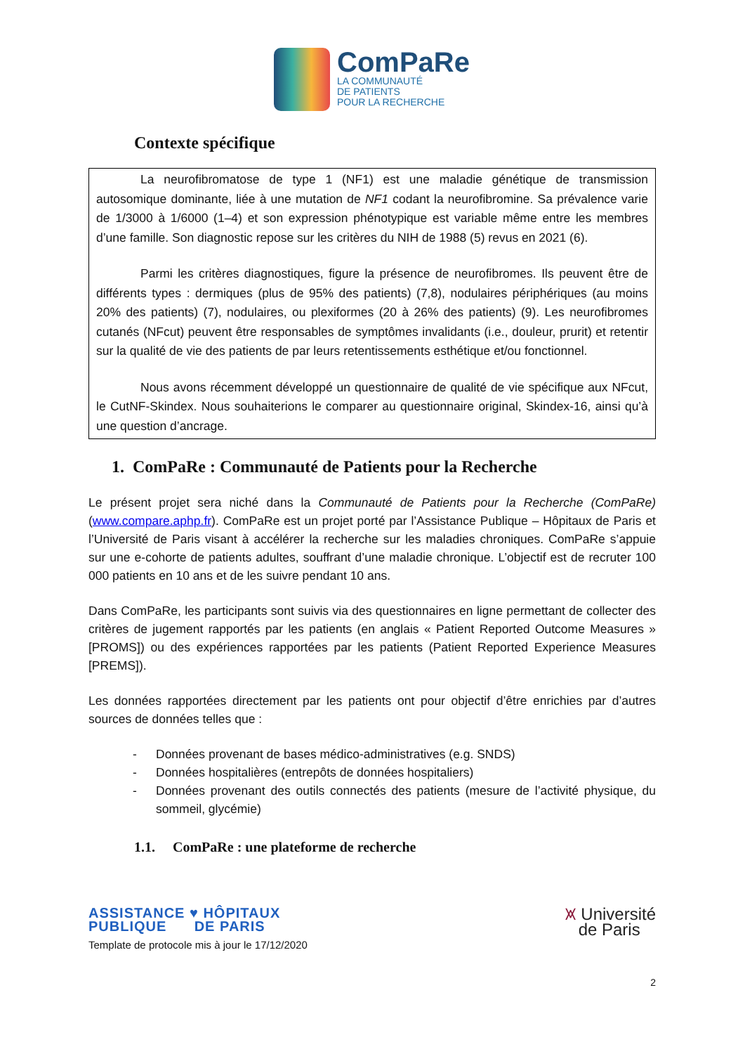ComPaRe
LA COMMUNAUTÉ
DE PATIENTS
POUR LA RECHERCHE
Contexte spécifique
La neurofibromatose de type 1 (NF1) est une maladie génétique de transmission autosomique dominante, liée à une mutation de NF1 codant la neurofibromine. Sa prévalence varie de 1/3000 à 1/6000 (1–4) et son expression phénotypique est variable même entre les membres d’une famille. Son diagnostic repose sur les critères du NIH de 1988 (5) revus en 2021 (6).
Parmi les critères diagnostiques, figure la présence de neurofibromes. Ils peuvent être de différents types : dermiques (plus de 95% des patients) (7,8), nodulaires périphériques (au moins 20% des patients) (7), nodulaires, ou plexiformes (20 à 26% des patients) (9). Les neurofibromes cutanés (NFcut) peuvent être responsables de symptômes invalidants (i.e., douleur, prurit) et retentir sur la qualité de vie des patients de par leurs retentissements esthétique et/ou fonctionnel.
Nous avons récemment développé un questionnaire de qualité de vie spécifique aux NFcut, le CutNF-Skindex. Nous souhaiterions le comparer au questionnaire original, Skindex-16, ainsi qu’à une question d’ancrage.
1. ComPaRe : Communauté de Patients pour la Recherche
Le présent projet sera niché dans la Communauté de Patients pour la Recherche (ComPaRe) (www.compare.aphp.fr). ComPaRe est un projet porté par l’Assistance Publique – Hôpitaux de Paris et l’Université de Paris visant à accélérer la recherche sur les maladies chroniques. ComPaRe s’appuie sur une e-cohorte de patients adultes, souffrant d’une maladie chronique. L’objectif est de recruter 100 000 patients en 10 ans et de les suivre pendant 10 ans.
Dans ComPaRe, les participants sont suivis via des questionnaires en ligne permettant de collecter des critères de jugement rapportés par les patients (en anglais « Patient Reported Outcome Measures » [PROMS]) ou des expériences rapportées par les patients (Patient Reported Experience Measures [PREMS]).
Les données rapportées directement par les patients ont pour objectif d’être enrichies par d’autres sources de données telles que :
- Données provenant de bases médico-administratives (e.g. SNDS)
- Données hospitalières (entrepôts de données hospitaliers)
- Données provenant des outils connectés des patients (mesure de l’activité physique, du sommeil, glycémie)
1.1. ComPaRe : une plateforme de recherche
ASSISTANCE ♥ HÔPITAUX
PUBLIQUE DE PARIS
Template de protocole mis à jour le 17/12/2020
⩙ Université
de Paris
2